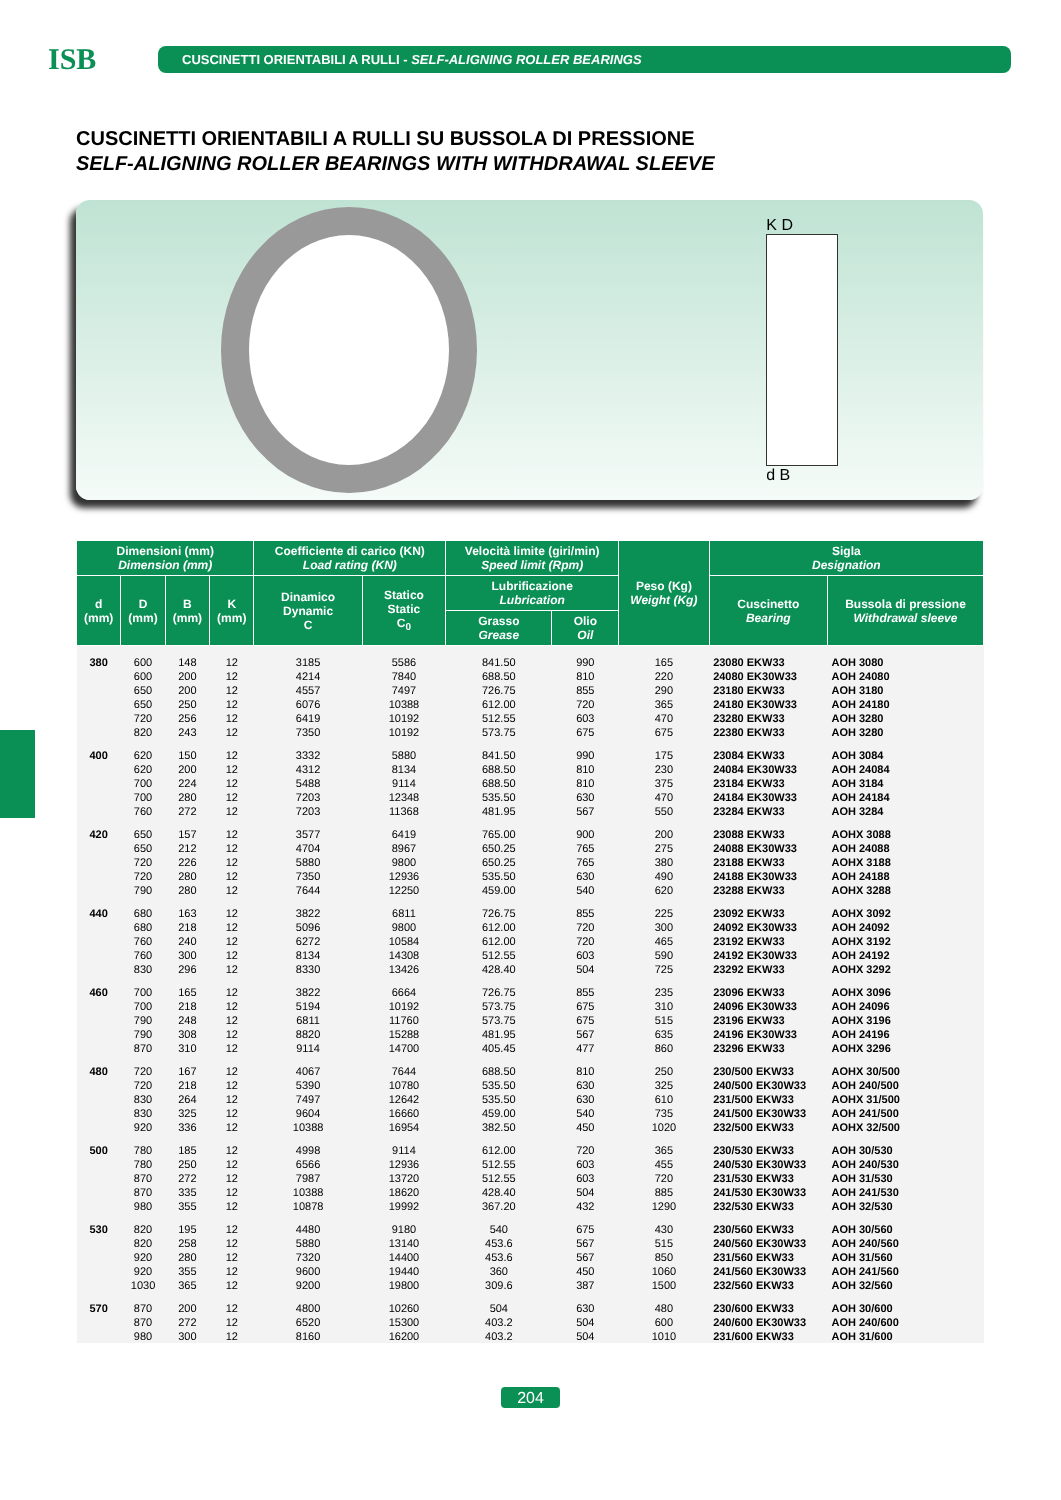ISB
CUSCINETTI ORIENTABILI A RULLI - SELF-ALIGNING ROLLER BEARINGS
CUSCINETTI ORIENTABILI A RULLI SU BUSSOLA DI PRESSIONE
SELF-ALIGNING ROLLER BEARINGS WITH WITHDRAWAL SLEEVE
K D
d B
| Dimensioni (mm) Dimension (mm) | | | | Coefficiente di carico (KN) Load rating (KN) | | Velocità limite (giri/min) Speed limit (Rpm) | | Peso (Kg) Weight (Kg) | Sigla Designation | |
| --- | --- | --- | --- | --- | --- | --- | --- | --- | --- | --- |
| d (mm) | D (mm) | B (mm) | K (mm) | Dinamico Dynamic C | Statico Static C<sub>0</sub> | Lubrificazione Lubrication | | | Cuscinetto Bearing | Bussola di pressione Withdrawal sleeve |
| | | | | | | Grasso Grease | Olio Oil | | | |
| 380 | 600 | 148 | 12 | 3185 | 5586 | 841.50 | 990 | 165 | 23080 EKW33 | AOH 3080 |
| | 600 | 200 | 12 | 4214 | 7840 | 688.50 | 810 | 220 | 24080 EK30W33 | AOH 24080 |
| | 650 | 200 | 12 | 4557 | 7497 | 726.75 | 855 | 290 | 23180 EKW33 | AOH 3180 |
| | 650 | 250 | 12 | 6076 | 10388 | 612.00 | 720 | 365 | 24180 EK30W33 | AOH 24180 |
| | 720 | 256 | 12 | 6419 | 10192 | 512.55 | 603 | 470 | 23280 EKW33 | AOH 3280 |
| | 820 | 243 | 12 | 7350 | 10192 | 573.75 | 675 | 675 | 22380 EKW33 | AOH 3280 |
| 400 | 620 | 150 | 12 | 3332 | 5880 | 841.50 | 990 | 175 | 23084 EKW33 | AOH 3084 |
| | 620 | 200 | 12 | 4312 | 8134 | 688.50 | 810 | 230 | 24084 EK30W33 | AOH 24084 |
| | 700 | 224 | 12 | 5488 | 9114 | 688.50 | 810 | 375 | 23184 EKW33 | AOH 3184 |
| | 700 | 280 | 12 | 7203 | 12348 | 535.50 | 630 | 470 | 24184 EK30W33 | AOH 24184 |
| | 760 | 272 | 12 | 7203 | 11368 | 481.95 | 567 | 550 | 23284 EKW33 | AOH 3284 |
| 420 | 650 | 157 | 12 | 3577 | 6419 | 765.00 | 900 | 200 | 23088 EKW33 | AOHX 3088 |
| | 650 | 212 | 12 | 4704 | 8967 | 650.25 | 765 | 275 | 24088 EK30W33 | AOH 24088 |
| | 720 | 226 | 12 | 5880 | 9800 | 650.25 | 765 | 380 | 23188 EKW33 | AOHX 3188 |
| | 720 | 280 | 12 | 7350 | 12936 | 535.50 | 630 | 490 | 24188 EK30W33 | AOH 24188 |
| | 790 | 280 | 12 | 7644 | 12250 | 459.00 | 540 | 620 | 23288 EKW33 | AOHX 3288 |
| 440 | 680 | 163 | 12 | 3822 | 6811 | 726.75 | 855 | 225 | 23092 EKW33 | AOHX 3092 |
| | 680 | 218 | 12 | 5096 | 9800 | 612.00 | 720 | 300 | 24092 EK30W33 | AOH 24092 |
| | 760 | 240 | 12 | 6272 | 10584 | 612.00 | 720 | 465 | 23192 EKW33 | AOHX 3192 |
| | 760 | 300 | 12 | 8134 | 14308 | 512.55 | 603 | 590 | 24192 EK30W33 | AOH 24192 |
| | 830 | 296 | 12 | 8330 | 13426 | 428.40 | 504 | 725 | 23292 EKW33 | AOHX 3292 |
| 460 | 700 | 165 | 12 | 3822 | 6664 | 726.75 | 855 | 235 | 23096 EKW33 | AOHX 3096 |
| | 700 | 218 | 12 | 5194 | 10192 | 573.75 | 675 | 310 | 24096 EK30W33 | AOH 24096 |
| | 790 | 248 | 12 | 6811 | 11760 | 573.75 | 675 | 515 | 23196 EKW33 | AOHX 3196 |
| | 790 | 308 | 12 | 8820 | 15288 | 481.95 | 567 | 635 | 24196 EK30W33 | AOH 24196 |
| | 870 | 310 | 12 | 9114 | 14700 | 405.45 | 477 | 860 | 23296 EKW33 | AOHX 3296 |
| 480 | 720 | 167 | 12 | 4067 | 7644 | 688.50 | 810 | 250 | 230/500 EKW33 | AOHX 30/500 |
| | 720 | 218 | 12 | 5390 | 10780 | 535.50 | 630 | 325 | 240/500 EK30W33 | AOH 240/500 |
| | 830 | 264 | 12 | 7497 | 12642 | 535.50 | 630 | 610 | 231/500 EKW33 | AOHX 31/500 |
| | 830 | 325 | 12 | 9604 | 16660 | 459.00 | 540 | 735 | 241/500 EK30W33 | AOH 241/500 |
| | 920 | 336 | 12 | 10388 | 16954 | 382.50 | 450 | 1020 | 232/500 EKW33 | AOHX 32/500 |
| 500 | 780 | 185 | 12 | 4998 | 9114 | 612.00 | 720 | 365 | 230/530 EKW33 | AOH 30/530 |
| | 780 | 250 | 12 | 6566 | 12936 | 512.55 | 603 | 455 | 240/530 EK30W33 | AOH 240/530 |
| | 870 | 272 | 12 | 7987 | 13720 | 512.55 | 603 | 720 | 231/530 EKW33 | AOH 31/530 |
| | 870 | 335 | 12 | 10388 | 18620 | 428.40 | 504 | 885 | 241/530 EK30W33 | AOH 241/530 |
| | 980 | 355 | 12 | 10878 | 19992 | 367.20 | 432 | 1290 | 232/530 EKW33 | AOH 32/530 |
| 530 | 820 | 195 | 12 | 4480 | 9180 | 540 | 675 | 430 | 230/560 EKW33 | AOH 30/560 |
| | 820 | 258 | 12 | 5880 | 13140 | 453.6 | 567 | 515 | 240/560 EK30W33 | AOH 240/560 |
| | 920 | 280 | 12 | 7320 | 14400 | 453.6 | 567 | 850 | 231/560 EKW33 | AOH 31/560 |
| | 920 | 355 | 12 | 9600 | 19440 | 360 | 450 | 1060 | 241/560 EK30W33 | AOH 241/560 |
| | 1030 | 365 | 12 | 9200 | 19800 | 309.6 | 387 | 1500 | 232/560 EKW33 | AOH 32/560 |
| 570 | 870 | 200 | 12 | 4800 | 10260 | 504 | 630 | 480 | 230/600 EKW33 | AOH 30/600 |
| | 870 | 272 | 12 | 6520 | 15300 | 403.2 | 504 | 600 | 240/600 EK30W33 | AOH 240/600 |
| | 980 | 300 | 12 | 8160 | 16200 | 403.2 | 504 | 1010 | 231/600 EKW33 | AOH 31/600 |
204